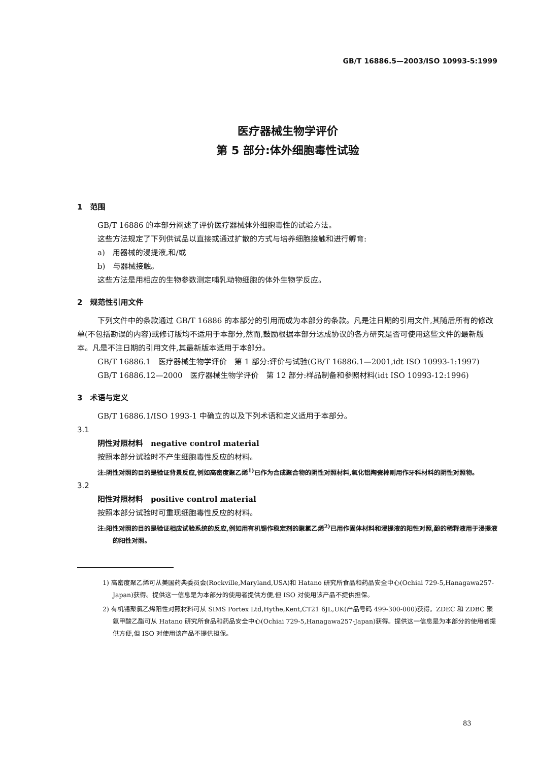GB/T 16886.5—2003/ISO 10993-5:1999
医疗器械生物学评价
第 5 部分:体外细胞毒性试验
1　范围
GB/T 16886 的本部分阐述了评价医疗器械体外细胞毒性的试验方法。
这些方法规定了下列供试品以直接或通过扩散的方式与培养细胞接触和进行孵育:
a)　用器械的浸提液,和/或
b)　与器械接触。
这些方法是用相应的生物参数测定哺乳动物细胞的体外生物学反应。
2　规范性引用文件
下列文件中的条款通过 GB/T 16886 的本部分的引用而成为本部分的条款。凡是注日期的引用文件,其随后所有的修改单(不包括勘误的内容)或修订版均不适用于本部分,然而,鼓励根据本部分达成协议的各方研究是否可使用这些文件的最新版本。凡是不注日期的引用文件,其最新版本适用于本部分。
GB/T 16886.1　医疗器械生物学评价　第 1 部分:评价与试验(GB/T 16886.1—2001,idt ISO 10993-1:1997)
GB/T 16886.12—2000　医疗器械生物学评价　第 12 部分:样品制备和参照材料(idt ISO 10993-12:1996)
3　术语与定义
GB/T 16886.1/ISO 1993-1 中确立的以及下列术语和定义适用于本部分。
3.1
阴性对照材料　negative control material
按照本部分试验时不产生细胞毒性反应的材料。
注:阴性对照的目的是验证背景反应,例如高密度聚乙烯<sup>1)</sup>已作为合成聚合物的阴性对照材料,氧化铝陶瓷棒则用作牙科材料的阴性对照物。
3.2
阳性对照材料　positive control material
按照本部分试验时可重现细胞毒性反应的材料。
注:阳性对照的目的是验证相应试验系统的反应,例如用有机锡作稳定剂的聚氯乙烯<sup>2)</sup>已用作固体材料和浸提液的阳性对照,酚的稀释液用于浸提液的阳性对照。
1) 高密度聚乙烯可从美国药典委员会(Rockville,Maryland,USA)和 Hatano 研究所食品和药品安全中心(Ochiai 729-5,Hanagawa257-Japan)获得。提供这一信息是为本部分的使用者提供方便,但 ISO 对使用该产品不提供担保。
2) 有机锡聚氯乙烯阳性对照材料可从 SIMS Portex Ltd,Hythe,Kent,CT21 6JL,UK(产品号码 499-300-000)获得。ZDEC 和 ZDBC 聚氨甲酸乙酯可从 Hatano 研究所食品和药品安全中心(Ochiai 729-5,Hanagawa257-Japan)获得。提供这一信息是为本部分的使用者提供方便,但 ISO 对使用该产品不提供担保。
83